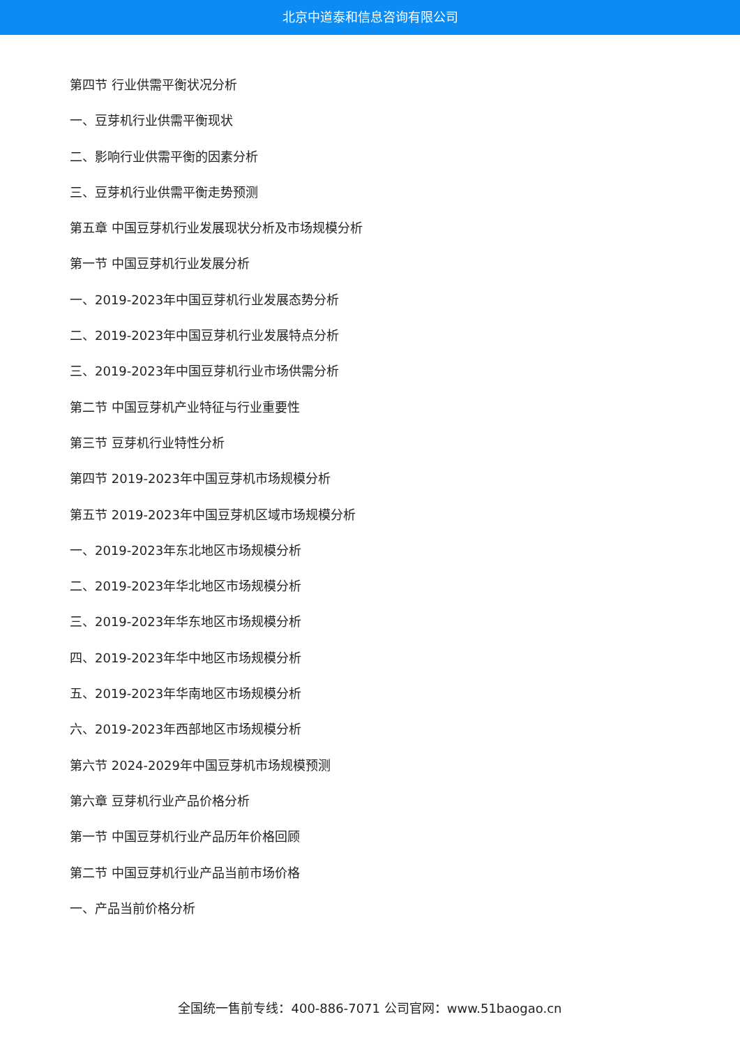北京中道泰和信息咨询有限公司
第四节 行业供需平衡状况分析
一、豆芽机行业供需平衡现状
二、影响行业供需平衡的因素分析
三、豆芽机行业供需平衡走势预测
第五章 中国豆芽机行业发展现状分析及市场规模分析
第一节 中国豆芽机行业发展分析
一、2019-2023年中国豆芽机行业发展态势分析
二、2019-2023年中国豆芽机行业发展特点分析
三、2019-2023年中国豆芽机行业市场供需分析
第二节 中国豆芽机产业特征与行业重要性
第三节 豆芽机行业特性分析
第四节 2019-2023年中国豆芽机市场规模分析
第五节 2019-2023年中国豆芽机区域市场规模分析
一、2019-2023年东北地区市场规模分析
二、2019-2023年华北地区市场规模分析
三、2019-2023年华东地区市场规模分析
四、2019-2023年华中地区市场规模分析
五、2019-2023年华南地区市场规模分析
六、2019-2023年西部地区市场规模分析
第六节 2024-2029年中国豆芽机市场规模预测
第六章 豆芽机行业产品价格分析
第一节 中国豆芽机行业产品历年价格回顾
第二节 中国豆芽机行业产品当前市场价格
一、产品当前价格分析
全国统一售前专线：400-886-7071 公司官网：www.51baogao.cn